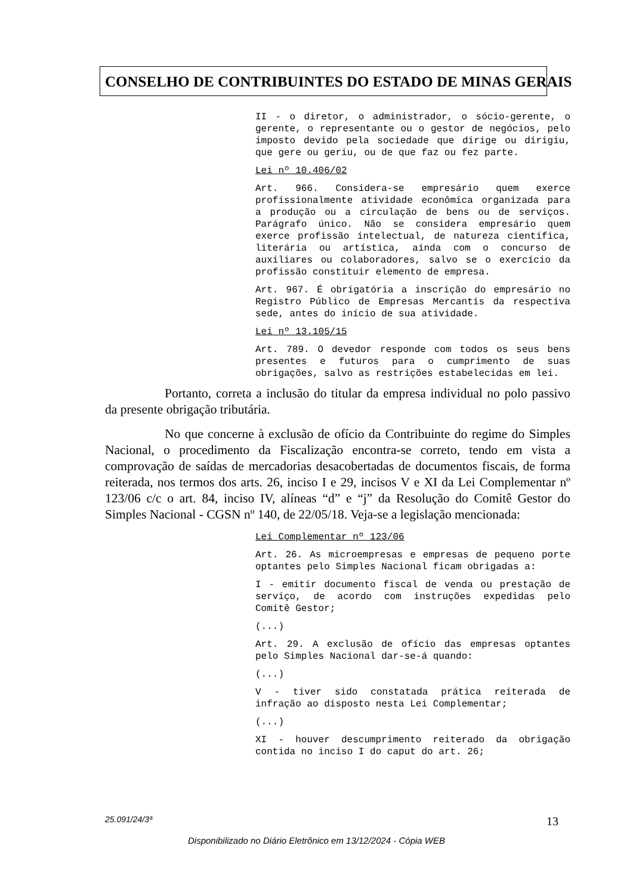CONSELHO DE CONTRIBUINTES DO ESTADO DE MINAS GERAIS
II - o diretor, o administrador, o sócio-gerente, o gerente, o representante ou o gestor de negócios, pelo imposto devido pela sociedade que dirige ou dirigiu, que gere ou geriu, ou de que faz ou fez parte.
Lei nº 10.406/02
Art. 966. Considera-se empresário quem exerce profissionalmente atividade econômica organizada para a produção ou a circulação de bens ou de serviços. Parágrafo único. Não se considera empresário quem exerce profissão intelectual, de natureza científica, literária ou artística, ainda com o concurso de auxiliares ou colaboradores, salvo se o exercício da profissão constituir elemento de empresa.
Art. 967. É obrigatória a inscrição do empresário no Registro Público de Empresas Mercantis da respectiva sede, antes do início de sua atividade.
Lei nº 13.105/15
Art. 789. O devedor responde com todos os seus bens presentes e futuros para o cumprimento de suas obrigações, salvo as restrições estabelecidas em lei.
Portanto, correta a inclusão do titular da empresa individual no polo passivo da presente obrigação tributária.
No que concerne à exclusão de ofício da Contribuinte do regime do Simples Nacional, o procedimento da Fiscalização encontra-se correto, tendo em vista a comprovação de saídas de mercadorias desacobertadas de documentos fiscais, de forma reiterada, nos termos dos arts. 26, inciso I e 29, incisos V e XI da Lei Complementar nº 123/06 c/c o art. 84, inciso IV, alíneas “d” e “j” da Resolução do Comitê Gestor do Simples Nacional - CGSN nº 140, de 22/05/18. Veja-se a legislação mencionada:
Lei Complementar nº 123/06
Art. 26. As microempresas e empresas de pequeno porte optantes pelo Simples Nacional ficam obrigadas a:
I - emitir documento fiscal de venda ou prestação de serviço, de acordo com instruções expedidas pelo Comitê Gestor;
(...)
Art. 29. A exclusão de ofício das empresas optantes pelo Simples Nacional dar-se-á quando:
(...)
V - tiver sido constatada prática reiterada de infração ao disposto nesta Lei Complementar;
(...)
XI - houver descumprimento reiterado da obrigação contida no inciso I do caput do art. 26;
25.091/24/3ª 13
Disponibilizado no Diário Eletrônico em 13/12/2024 - Cópia WEB